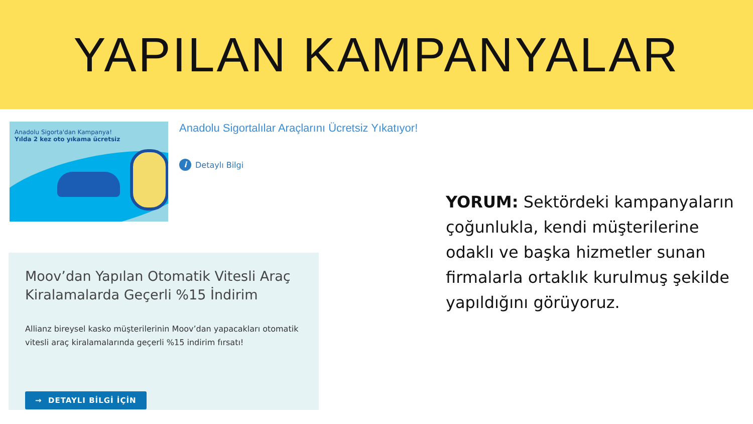YAPILAN KAMPANYALAR
Anadolu Sigorta'dan Kampanya!
Yılda 2 kez oto yıkama ücretsiz
Anadolu Sigortalılar Araçlarını Ücretsiz Yıkatıyor!
i Detaylı Bilgi
Moov’dan Yapılan Otomatik Vitesli Araç Kiralamalarda Geçerli %15 İndirim
Allianz bireysel kasko müşterilerinin Moov’dan yapacakları otomatik vitesli araç kiralamalarında geçerli %15 indirim fırsatı!
→ DETAYLI BİLGİ İÇİN
YORUM: Sektördeki kampanyaların çoğunlukla, kendi müşterilerine odaklı ve başka hizmetler sunan firmalarla ortaklık kurulmuş şekilde yapıldığını görüyoruz.